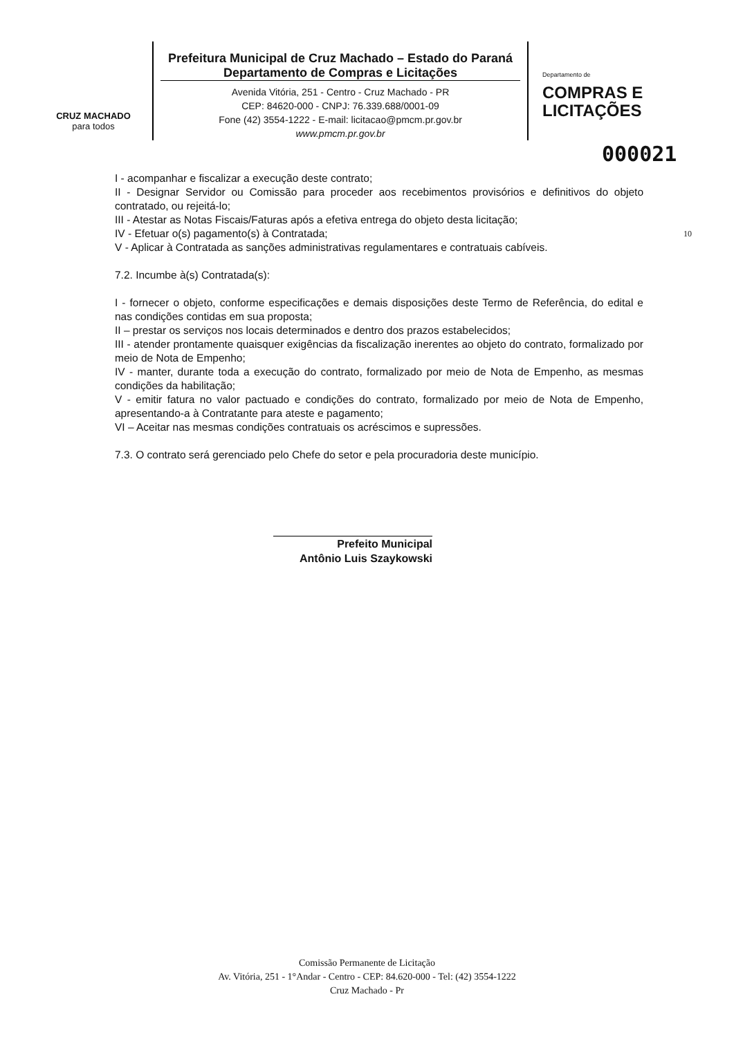CRUZ MACHADO
para todos
Prefeitura Municipal de Cruz Machado – Estado do Paraná
Departamento de Compras e Licitações
Avenida Vitória, 251 - Centro - Cruz Machado - PR
CEP: 84620-000 - CNPJ: 76.339.688/0001-09
Fone (42) 3554-1222 - E-mail: licitacao@pmcm.pr.gov.br
www.pmcm.pr.gov.br
Departamento de
COMPRAS E
LICITAÇÕES
000021
I - acompanhar e fiscalizar a execução deste contrato;
II - Designar Servidor ou Comissão para proceder aos recebimentos provisórios e definitivos do objeto contratado, ou rejeitá-lo;
III - Atestar as Notas Fiscais/Faturas após a efetiva entrega do objeto desta licitação;
IV - Efetuar o(s) pagamento(s) à Contratada; 10
V - Aplicar à Contratada as sanções administrativas regulamentares e contratuais cabíveis.
7.2. Incumbe à(s) Contratada(s):
I - fornecer o objeto, conforme especificações e demais disposições deste Termo de Referência, do edital e nas condições contidas em sua proposta;
II – prestar os serviços nos locais determinados e dentro dos prazos estabelecidos;
III - atender prontamente quaisquer exigências da fiscalização inerentes ao objeto do contrato, formalizado por meio de Nota de Empenho;
IV - manter, durante toda a execução do contrato, formalizado por meio de Nota de Empenho, as mesmas condições da habilitação;
V - emitir fatura no valor pactuado e condições do contrato, formalizado por meio de Nota de Empenho, apresentando-a à Contratante para ateste e pagamento;
VI – Aceitar nas mesmas condições contratuais os acréscimos e supressões.
7.3. O contrato será gerenciado pelo Chefe do setor e pela procuradoria deste município.
Prefeito Municipal
Antônio Luis Szaykowski
Comissão Permanente de Licitação
Av. Vitória, 251 - 1°Andar - Centro - CEP: 84.620-000 - Tel: (42) 3554-1222
Cruz Machado - Pr